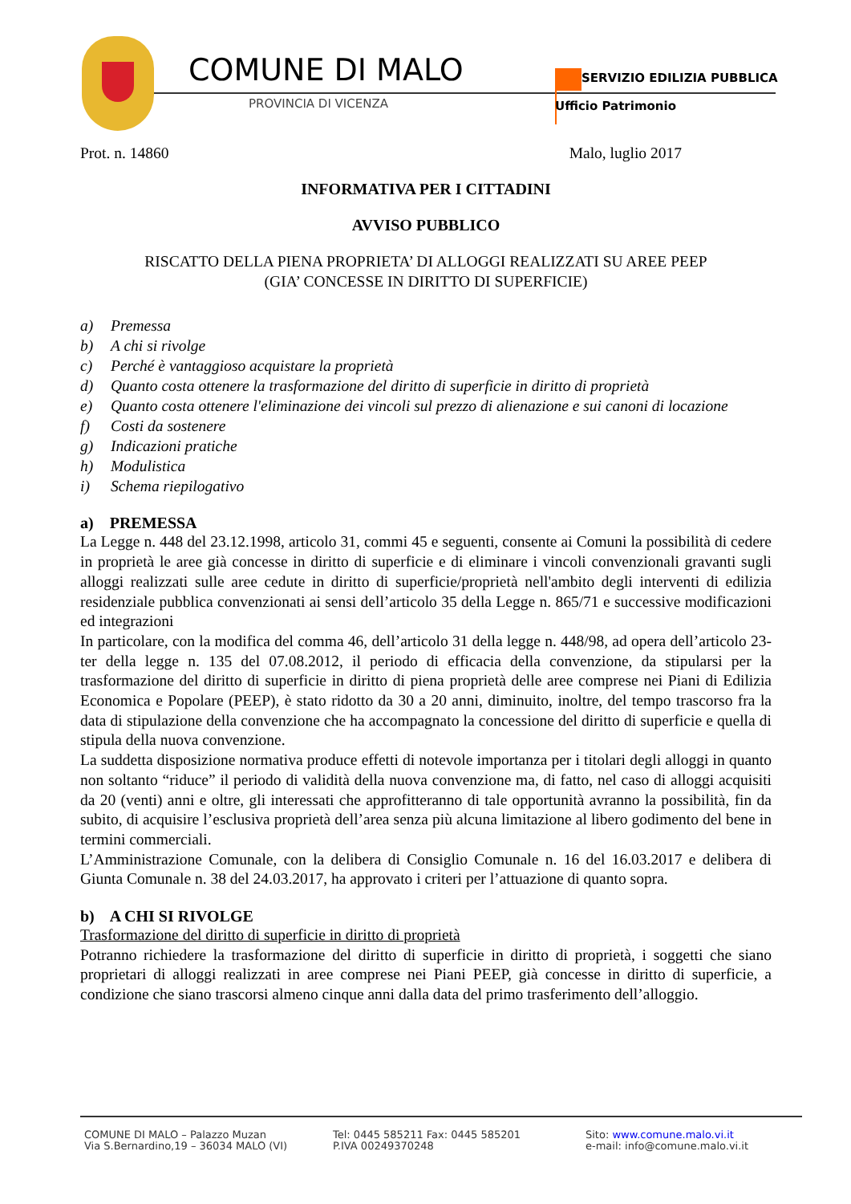COMUNE DI MALO
PROVINCIA DI VICENZA
SERVIZIO EDILIZIA PUBBLICA
Ufficio Patrimonio
Prot. n. 14860 Malo, luglio 2017
INFORMATIVA PER I CITTADINI
AVVISO PUBBLICO
RISCATTO DELLA PIENA PROPRIETA’ DI ALLOGGI REALIZZATI SU AREE PEEP
(GIA’ CONCESSE IN DIRITTO DI SUPERFICIE)
a) Premessa
b) A chi si rivolge
c) Perché è vantaggioso acquistare la proprietà
d) Quanto costa ottenere la trasformazione del diritto di superficie in diritto di proprietà
e) Quanto costa ottenere l'eliminazione dei vincoli sul prezzo di alienazione e sui canoni di locazione
f) Costi da sostenere
g) Indicazioni pratiche
h) Modulistica
i) Schema riepilogativo
a) PREMESSA
La Legge n. 448 del 23.12.1998, articolo 31, commi 45 e seguenti, consente ai Comuni la possibilità di cedere in proprietà le aree già concesse in diritto di superficie e di eliminare i vincoli convenzionali gravanti sugli alloggi realizzati sulle aree cedute in diritto di superficie/proprietà nell'ambito degli interventi di edilizia residenziale pubblica convenzionati ai sensi dell’articolo 35 della Legge n. 865/71 e successive modificazioni ed integrazioni
In particolare, con la modifica del comma 46, dell’articolo 31 della legge n. 448/98, ad opera dell’articolo 23-ter della legge n. 135 del 07.08.2012, il periodo di efficacia della convenzione, da stipularsi per la trasformazione del diritto di superficie in diritto di piena proprietà delle aree comprese nei Piani di Edilizia Economica e Popolare (PEEP), è stato ridotto da 30 a 20 anni, diminuito, inoltre, del tempo trascorso fra la data di stipulazione della convenzione che ha accompagnato la concessione del diritto di superficie e quella di stipula della nuova convenzione.
La suddetta disposizione normativa produce effetti di notevole importanza per i titolari degli alloggi in quanto non soltanto “riduce” il periodo di validità della nuova convenzione ma, di fatto, nel caso di alloggi acquisiti da 20 (venti) anni e oltre, gli interessati che approfitteranno di tale opportunità avranno la possibilità, fin da subito, di acquisire l’esclusiva proprietà dell’area senza più alcuna limitazione al libero godimento del bene in termini commerciali.
L’Amministrazione Comunale, con la delibera di Consiglio Comunale n. 16 del 16.03.2017 e delibera di Giunta Comunale n. 38 del 24.03.2017, ha approvato i criteri per l’attuazione di quanto sopra.
b) A CHI SI RIVOLGE
Trasformazione del diritto di superficie in diritto di proprietà
Potranno richiedere la trasformazione del diritto di superficie in diritto di proprietà, i soggetti che siano proprietari di alloggi realizzati in aree comprese nei Piani PEEP, già concesse in diritto di superficie, a condizione che siano trascorsi almeno cinque anni dalla data del primo trasferimento dell’alloggio.
COMUNE DI MALO – Palazzo Muzan
Via S.Bernardino,19 – 36034 MALO (VI)
Tel: 0445 585211 Fax: 0445 585201
P.IVA 00249370248
Sito: www.comune.malo.vi.it
e-mail: info@comune.malo.vi.it